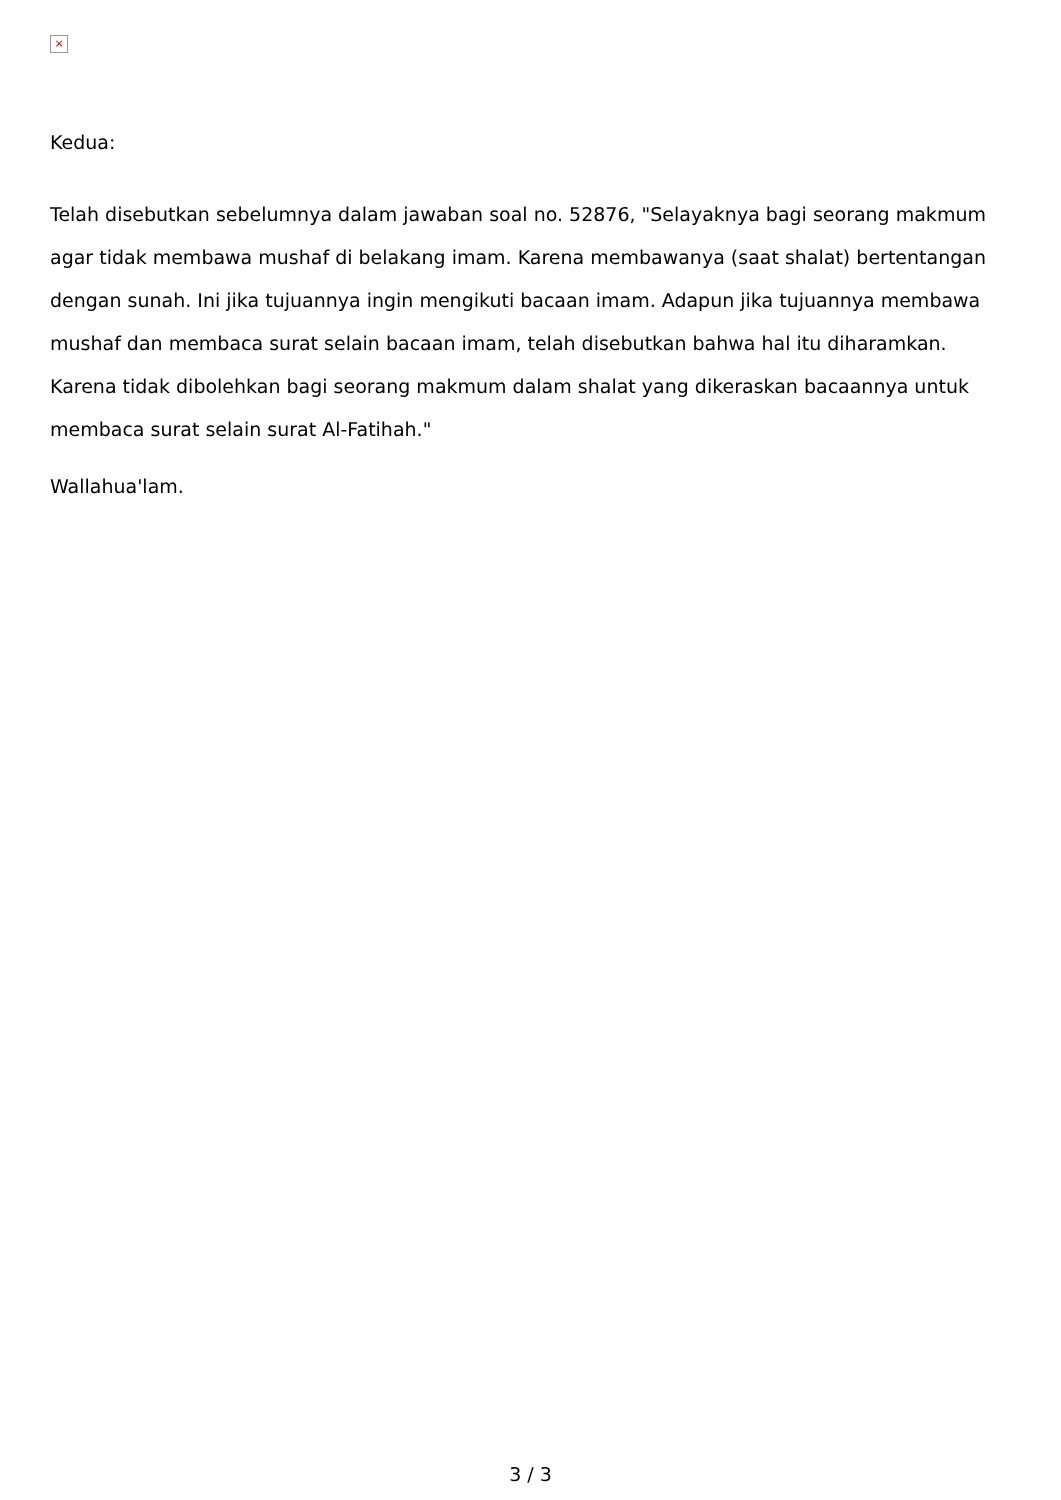×
Kedua:
Telah disebutkan sebelumnya dalam jawaban soal no. 52876, "Selayaknya bagi seorang makmum agar tidak membawa mushaf di belakang imam. Karena membawanya (saat shalat) bertentangan dengan sunah. Ini jika tujuannya ingin mengikuti bacaan imam. Adapun jika tujuannya membawa mushaf dan membaca surat selain bacaan imam, telah disebutkan bahwa hal itu diharamkan. Karena tidak dibolehkan bagi seorang makmum dalam shalat yang dikeraskan bacaannya untuk membaca surat selain surat Al-Fatihah."
Wallahua'lam.
3 / 3